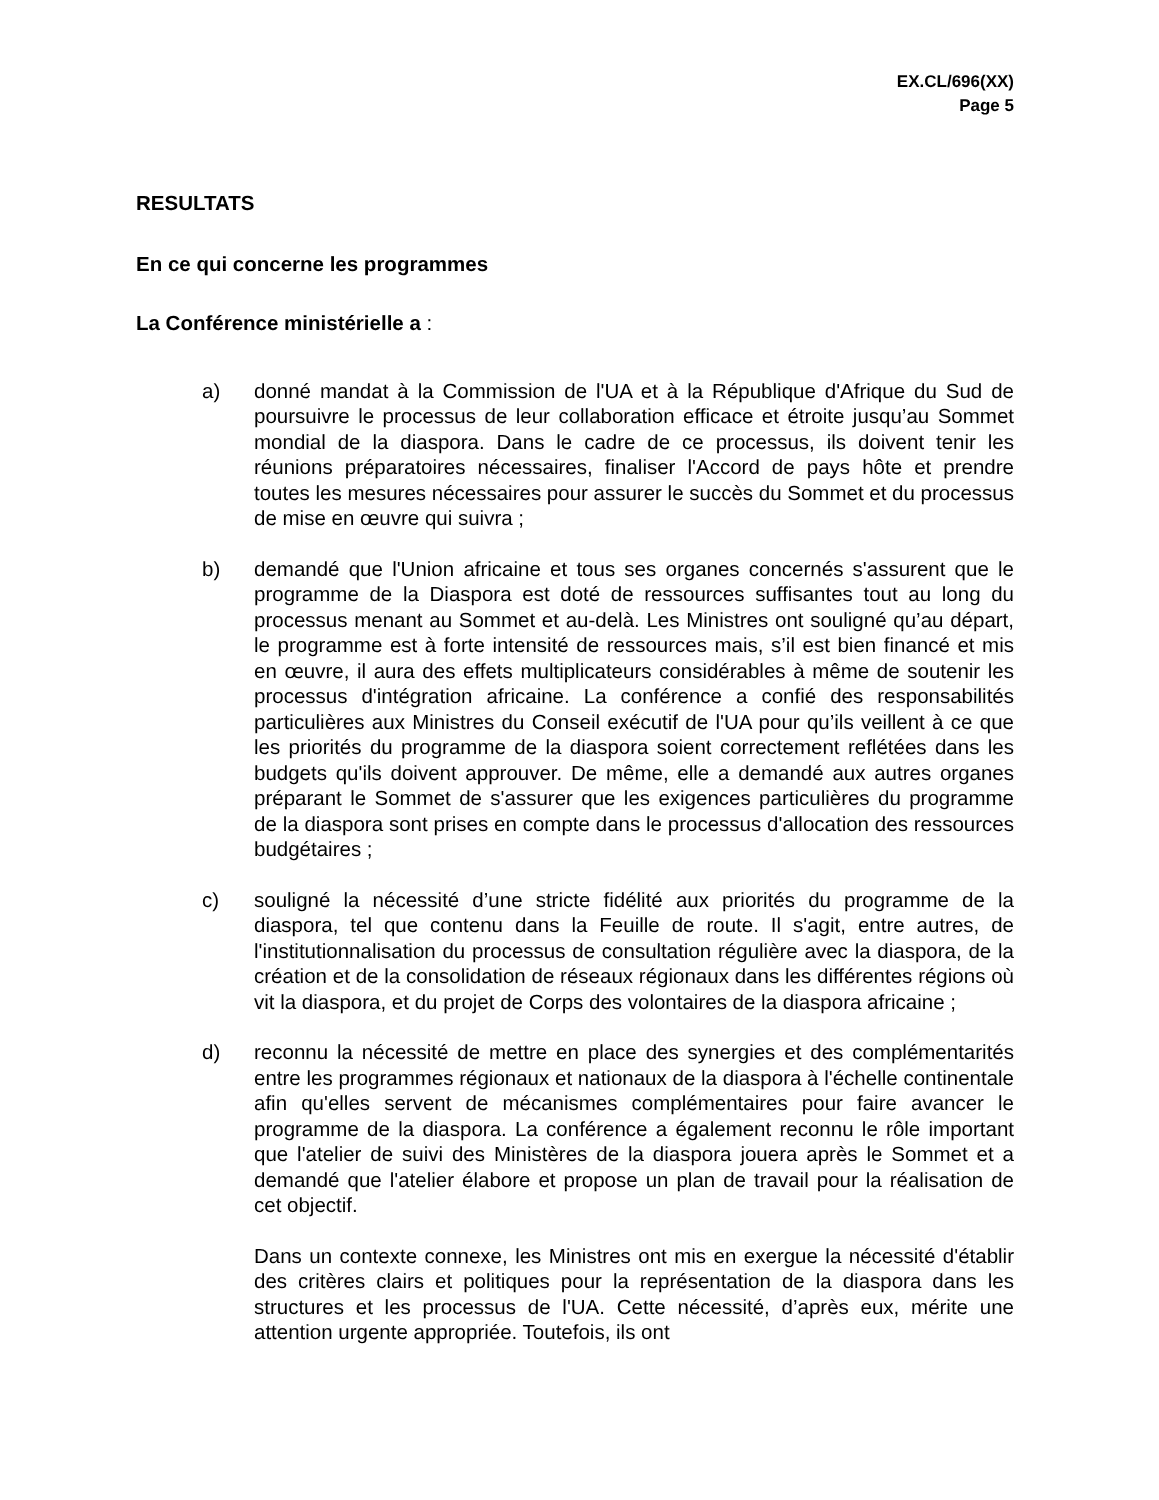EX.CL/696(XX)
Page 5
RESULTATS
En ce qui concerne les programmes
La Conférence ministérielle a :
a) donné mandat à la Commission de l'UA et à la République d'Afrique du Sud de poursuivre le processus de leur collaboration efficace et étroite jusqu’au Sommet mondial de la diaspora. Dans le cadre de ce processus, ils doivent tenir les réunions préparatoires nécessaires, finaliser l'Accord de pays hôte et prendre toutes les mesures nécessaires pour assurer le succès du Sommet et du processus de mise en œuvre qui suivra ;
b) demandé que l'Union africaine et tous ses organes concernés s'assurent que le programme de la Diaspora est doté de ressources suffisantes tout au long du processus menant au Sommet et au-delà. Les Ministres ont souligné qu’au départ, le programme est à forte intensité de ressources mais, s’il est bien financé et mis en œuvre, il aura des effets multiplicateurs considérables à même de soutenir les processus d'intégration africaine. La conférence a confié des responsabilités particulières aux Ministres du Conseil exécutif de l'UA pour qu’ils veillent à ce que les priorités du programme de la diaspora soient correctement reflétées dans les budgets qu'ils doivent approuver. De même, elle a demandé aux autres organes préparant le Sommet de s'assurer que les exigences particulières du programme de la diaspora sont prises en compte dans le processus d'allocation des ressources budgétaires ;
c) souligné la nécessité d’une stricte fidélité aux priorités du programme de la diaspora, tel que contenu dans la Feuille de route. Il s'agit, entre autres, de l'institutionnalisation du processus de consultation régulière avec la diaspora, de la création et de la consolidation de réseaux régionaux dans les différentes régions où vit la diaspora, et du projet de Corps des volontaires de la diaspora africaine ;
d) reconnu la nécessité de mettre en place des synergies et des complémentarités entre les programmes régionaux et nationaux de la diaspora à l'échelle continentale afin qu'elles servent de mécanismes complémentaires pour faire avancer le programme de la diaspora. La conférence a également reconnu le rôle important que l'atelier de suivi des Ministères de la diaspora jouera après le Sommet et a demandé que l'atelier élabore et propose un plan de travail pour la réalisation de cet objectif.
Dans un contexte connexe, les Ministres ont mis en exergue la nécessité d'établir des critères clairs et politiques pour la représentation de la diaspora dans les structures et les processus de l'UA. Cette nécessité, d’après eux, mérite une attention urgente appropriée. Toutefois, ils ont